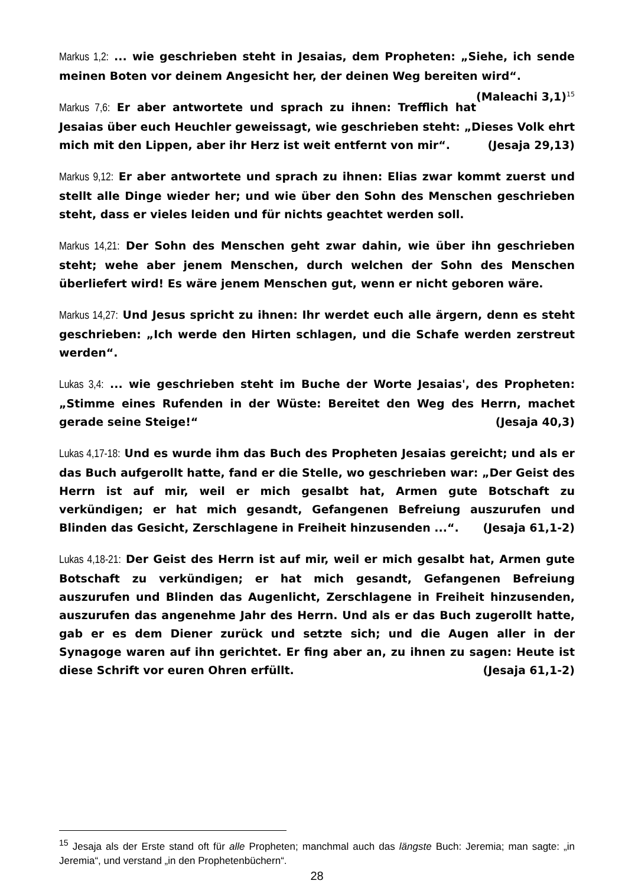Markus 1,2: ... wie geschrieben steht in Jesaias, dem Propheten: „Siehe, ich sende meinen Boten vor deinem Angesicht her, der deinen Weg bereiten wird“. (Maleachi 3,1)<sup>15</sup>
Markus 7,6: Er aber antwortete und sprach zu ihnen: Trefflich hat Jesaias über euch Heuchler geweissagt, wie geschrieben steht: „Dieses Volk ehrt mich mit den Lippen, aber ihr Herz ist weit entfernt von mir“. (Jesaja 29,13)
Markus 9,12: Er aber antwortete und sprach zu ihnen: Elias zwar kommt zuerst und stellt alle Dinge wieder her; und wie über den Sohn des Menschen geschrieben steht, dass er vieles leiden und für nichts geachtet werden soll.
Markus 14,21: Der Sohn des Menschen geht zwar dahin, wie über ihn geschrieben steht; wehe aber jenem Menschen, durch welchen der Sohn des Menschen überliefert wird! Es wäre jenem Menschen gut, wenn er nicht geboren wäre.
Markus 14,27: Und Jesus spricht zu ihnen: Ihr werdet euch alle ärgern, denn es steht geschrieben: „Ich werde den Hirten schlagen, und die Schafe werden zerstreut werden“.
Lukas 3,4: ... wie geschrieben steht im Buche der Worte Jesaias', des Propheten: „Stimme eines Rufenden in der Wüste: Bereitet den Weg des Herrn, machet gerade seine Steige!“ (Jesaja 40,3)
Lukas 4,17-18: Und es wurde ihm das Buch des Propheten Jesaias gereicht; und als er das Buch aufgerollt hatte, fand er die Stelle, wo geschrieben war: „Der Geist des Herrn ist auf mir, weil er mich gesalbt hat, Armen gute Botschaft zu verkündigen; er hat mich gesandt, Gefangenen Befreiung auszurufen und Blinden das Gesicht, Zerschlagene in Freiheit hinzusenden ...“. (Jesaja 61,1-2)
Lukas 4,18-21: Der Geist des Herrn ist auf mir, weil er mich gesalbt hat, Armen gute Botschaft zu verkündigen; er hat mich gesandt, Gefangenen Befreiung auszurufen und Blinden das Augenlicht, Zerschlagene in Freiheit hinzusenden, auszurufen das angenehme Jahr des Herrn. Und als er das Buch zugerollt hatte, gab er es dem Diener zurück und setzte sich; und die Augen aller in der Synagoge waren auf ihn gerichtet. Er fing aber an, zu ihnen zu sagen: Heute ist diese Schrift vor euren Ohren erfüllt. (Jesaja 61,1-2)
<sup>15</sup> Jesaja als der Erste stand oft für alle Propheten; manchmal auch das längste Buch: Jeremia; man sagte: „in Jeremia“, und verstand „in den Prophetenbüchern“.
28